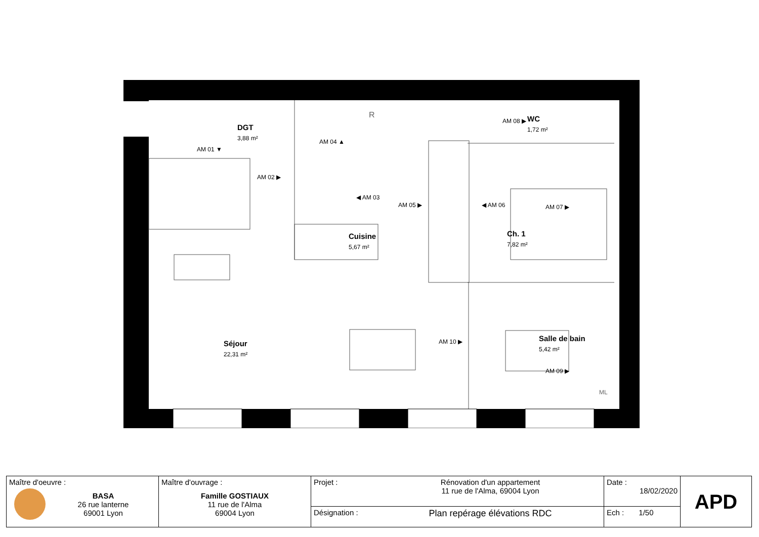DGT
3,88 m²
AM 01 ▼
AM 02 ▶
◀ AM 03
AM 04 ▲
AM 05 ▶ ◀ AM 06 AM 07 ▶
AM 08 ▶ WC
1,72 m²
Cuisine
5,67 m²
Ch. 1
7,82 m²
Séjour
22,31 m²
Salle de bain
5,42 m²
AM 10 ▶
AM 09 ▶
R
ML
| Maître d'oeuvre : BASA 26 rue lanterne 69001 Lyon | Maître d'ouvrage : Famille GOSTIAUX 11 rue de l'Alma 69004 Lyon | Projet : | Rénovation d'un appartement 11 rue de l'Alma, 69004 Lyon | Date : 18/02/2020 | APD |
| | | Désignation : | Plan repérage élévations RDC | Ech : 1/50 | |